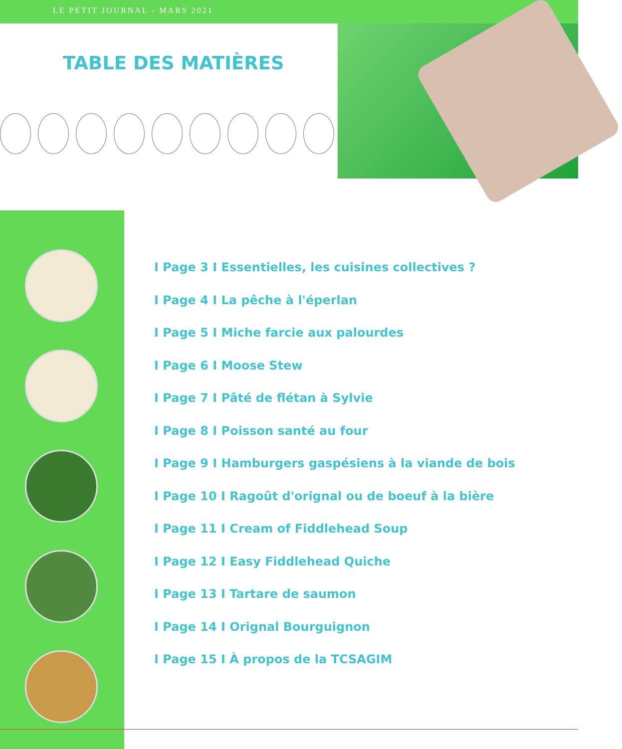LE PETIT JOURNAL - MARS 2021
TABLE DES MATIÈRES
I Page 3 I Essentielles, les cuisines collectives ?
I Page 4 I La pêche à l'éperlan
I Page 5 I Miche farcie aux palourdes
I Page 6 I Moose Stew
I Page 7 I Pâté de flétan à Sylvie
I Page 8 I Poisson santé au four
I Page 9 I Hamburgers gaspésiens à la viande de bois
I Page 10 I Ragoût d'orignal ou de boeuf à la bière
I Page 11 I Cream of Fiddlehead Soup
I Page 12 I Easy Fiddlehead Quiche
I Page 13 I Tartare de saumon
I Page 14 I Orignal Bourguignon
I Page 15 I À propos de la TCSAGIM